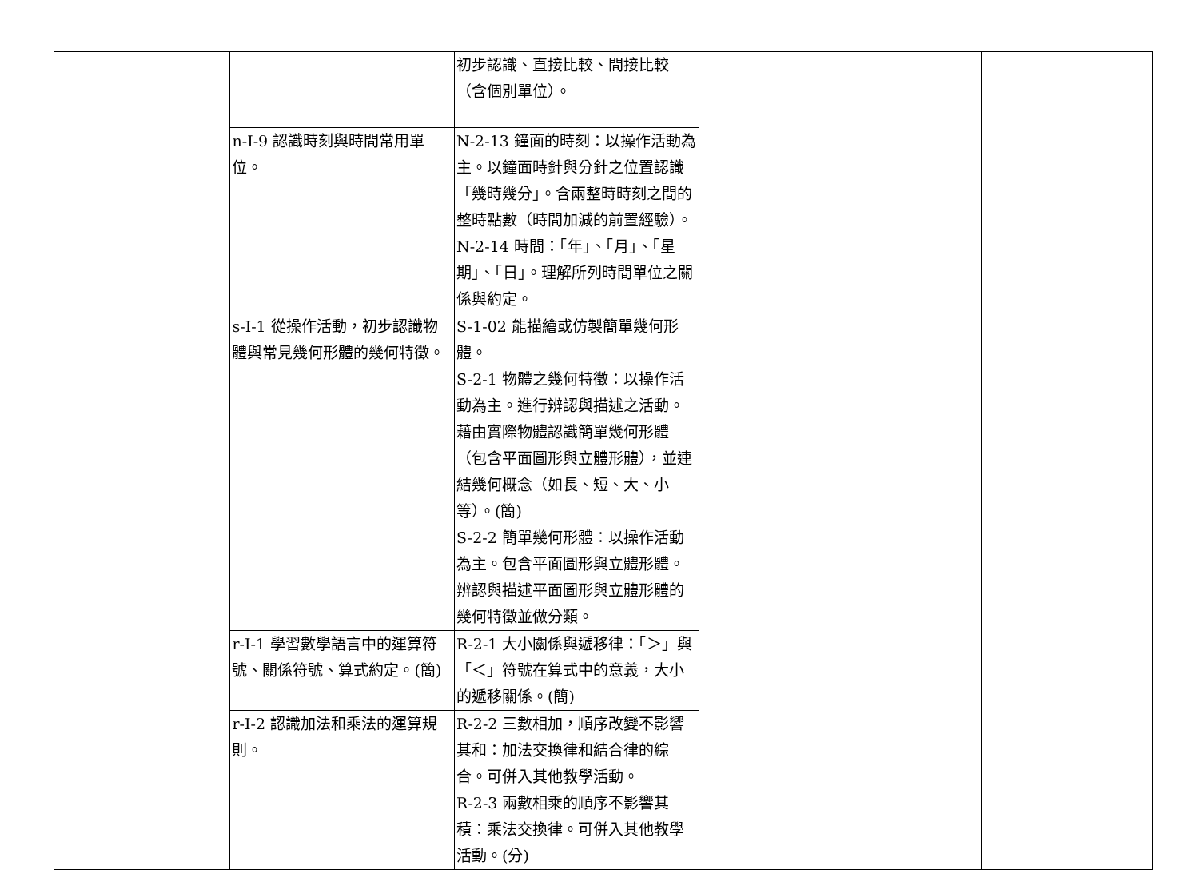| | | 初步認識、直接比較、間接比較（含個別單位）。 | | |
| | n-I-9 認識時刻與時間常用單位。 | N-2-13 鐘面的時刻：以操作活動為主。以鐘面時針與分針之位置認識「幾時幾分」。含兩整時時刻之間的整時點數（時間加減的前置經驗）。 N-2-14 時間：「年」、「月」、「星期」、「日」。理解所列時間單位之關係與約定。 | | |
| | s-I-1 從操作活動，初步認識物體與常見幾何形體的幾何特徵。 | S-1-02 能描繪或仿製簡單幾何形體。 S-2-1 物體之幾何特徵：以操作活動為主。進行辨認與描述之活動。藉由實際物體認識簡單幾何形體（包含平面圖形與立體形體），並連結幾何概念（如長、短、大、小等）。(簡) S-2-2 簡單幾何形體：以操作活動為主。包含平面圖形與立體形體。辨認與描述平面圖形與立體形體的幾何特徵並做分類。 | | |
| | r-I-1 學習數學語言中的運算符號、關係符號、算式約定。(簡) | R-2-1 大小關係與遞移律：「＞」與「＜」符號在算式中的意義，大小的遞移關係。(簡) | | |
| | r-I-2 認識加法和乘法的運算規則。 | R-2-2 三數相加，順序改變不影響其和：加法交換律和結合律的綜合。可併入其他教學活動。 R-2-3 兩數相乘的順序不影響其積：乘法交換律。可併入其他教學活動。(分) | | |